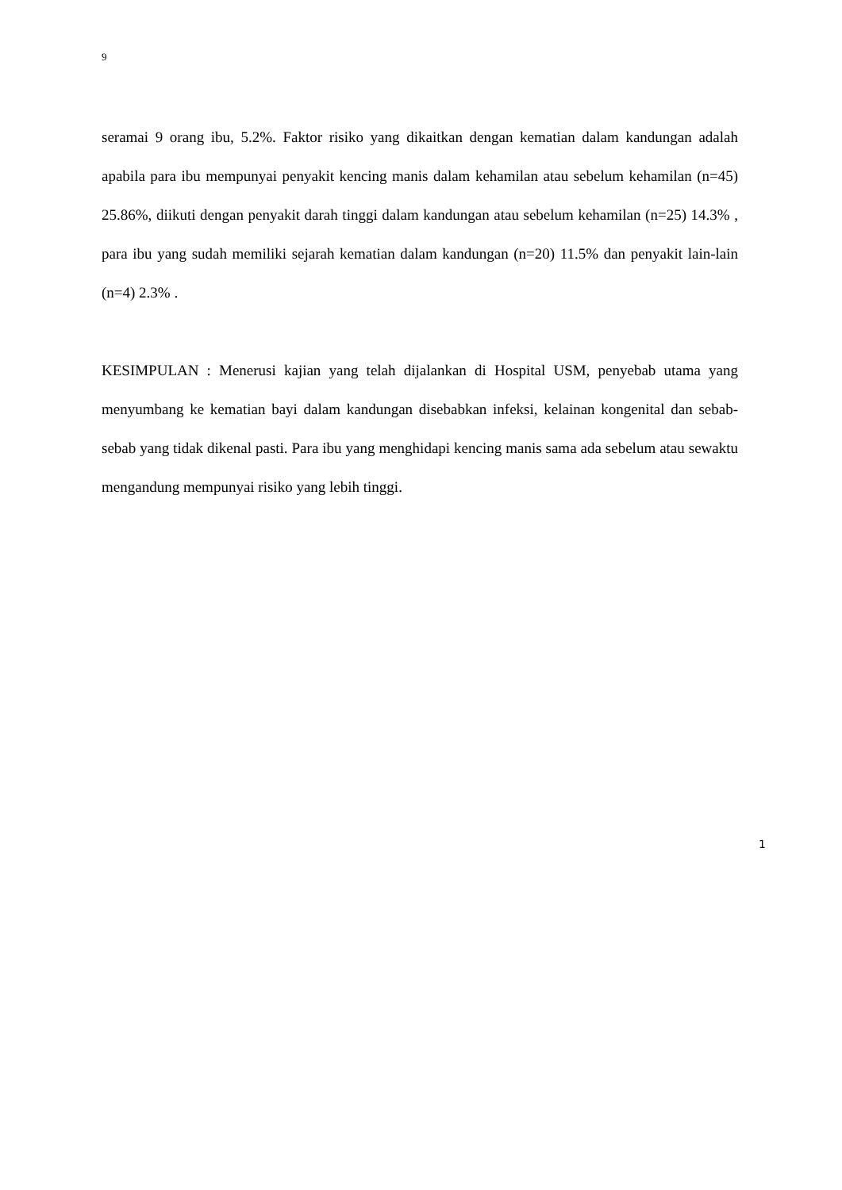9
seramai 9 orang ibu, 5.2%. Faktor risiko yang dikaitkan dengan kematian dalam kandungan adalah apabila para ibu mempunyai penyakit kencing manis dalam kehamilan atau sebelum kehamilan (n=45) 25.86%, diikuti dengan penyakit darah tinggi dalam kandungan atau sebelum kehamilan (n=25) 14.3% , para ibu yang sudah memiliki sejarah kematian dalam kandungan (n=20) 11.5% dan penyakit lain-lain (n=4) 2.3% .
KESIMPULAN : Menerusi kajian yang telah dijalankan di Hospital USM, penyebab utama yang menyumbang ke kematian bayi dalam kandungan disebabkan infeksi, kelainan kongenital dan sebab-sebab yang tidak dikenal pasti. Para ibu yang menghidapi kencing manis sama ada sebelum atau sewaktu mengandung mempunyai risiko yang lebih tinggi.
1